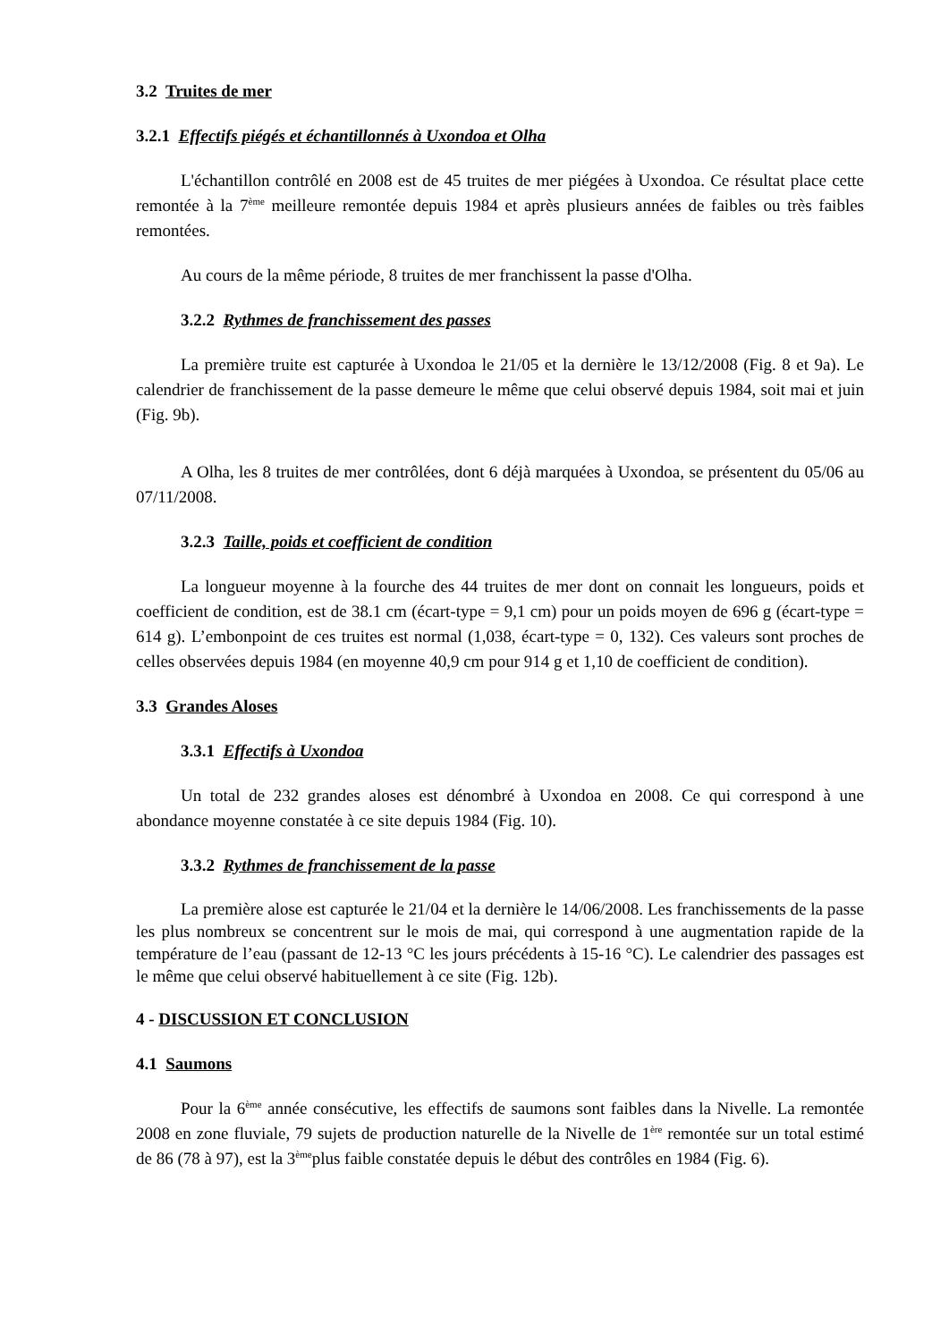3.2 Truites de mer
3.2.1 Effectifs piégés et échantillonnés à Uxondoa et Olha
L'échantillon contrôlé en 2008 est de 45 truites de mer piégées à Uxondoa. Ce résultat place cette remontée à la 7<sup>ème</sup> meilleure remontée depuis 1984 et après plusieurs années de faibles ou très faibles remontées.
Au cours de la même période, 8 truites de mer franchissent la passe d'Olha.
3.2.2 Rythmes de franchissement des passes
La première truite est capturée à Uxondoa le 21/05 et la dernière le 13/12/2008 (Fig. 8 et 9a). Le calendrier de franchissement de la passe demeure le même que celui observé depuis 1984, soit mai et juin (Fig. 9b).
A Olha, les 8 truites de mer contrôlées, dont 6 déjà marquées à Uxondoa, se présentent du 05/06 au 07/11/2008.
3.2.3 Taille, poids et coefficient de condition
La longueur moyenne à la fourche des 44 truites de mer dont on connait les longueurs, poids et coefficient de condition, est de 38.1 cm (écart-type = 9,1 cm) pour un poids moyen de 696 g (écart-type = 614 g). L’embonpoint de ces truites est normal (1,038, écart-type = 0, 132). Ces valeurs sont proches de celles observées depuis 1984 (en moyenne 40,9 cm pour 914 g et 1,10 de coefficient de condition).
3.3 Grandes Aloses
3.3.1 Effectifs à Uxondoa
Un total de 232 grandes aloses est dénombré à Uxondoa en 2008. Ce qui correspond à une abondance moyenne constatée à ce site depuis 1984 (Fig. 10).
3.3.2 Rythmes de franchissement de la passe
La première alose est capturée le 21/04 et la dernière le 14/06/2008. Les franchissements de la passe les plus nombreux se concentrent sur le mois de mai, qui correspond à une augmentation rapide de la température de l’eau (passant de 12-13 °C les jours précédents à 15-16 °C). Le calendrier des passages est le même que celui observé habituellement à ce site (Fig. 12b).
4 - DISCUSSION ET CONCLUSION
4.1 Saumons
Pour la 6<sup>ème</sup> année consécutive, les effectifs de saumons sont faibles dans la Nivelle. La remontée 2008 en zone fluviale, 79 sujets de production naturelle de la Nivelle de 1<sup>ère</sup> remontée sur un total estimé de 86 (78 à 97), est la 3<sup>ème</sup>plus faible constatée depuis le début des contrôles en 1984 (Fig. 6).